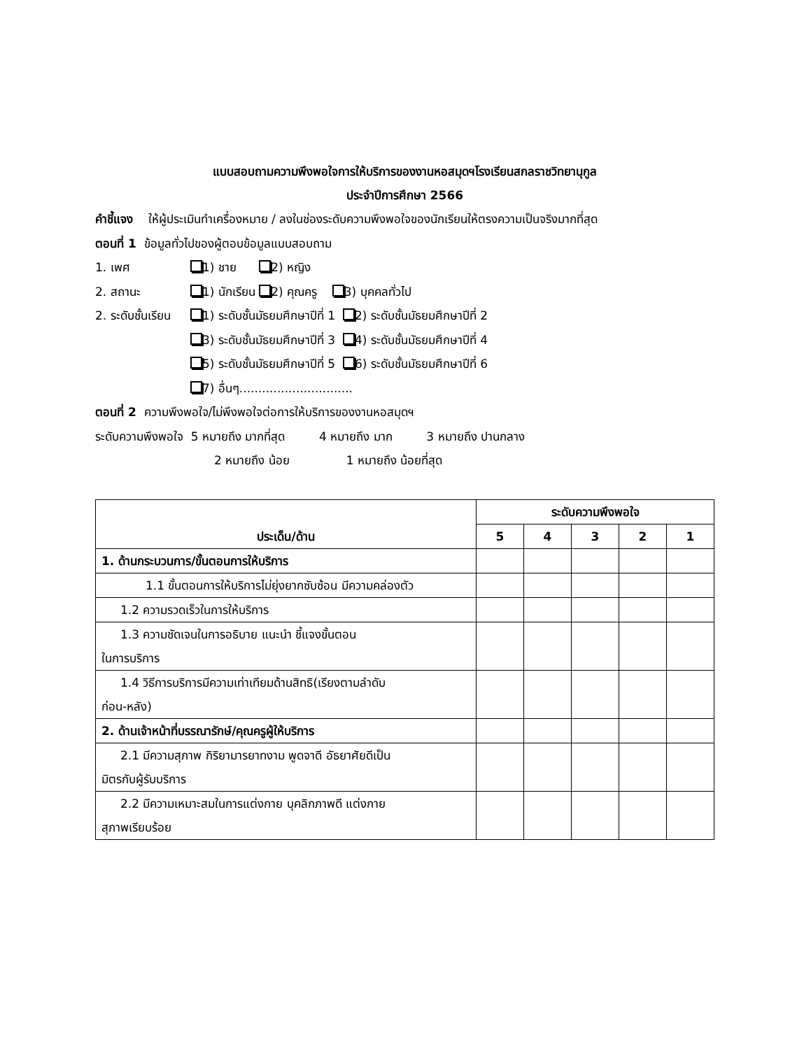แบบสอบถามความพึงพอใจการให้บริการของงานหอสมุดฯโรงเรียนสกลราชวิทยานุกูล
ประจำปีการศึกษา 2566
คำชี้แจง ให้ผู้ประเมินทำเครื่องหมาย / ลงในช่องระดับความพึงพอใจของนักเรียนให้ตรงความเป็นจริงมากที่สุด
ตอนที่ 1 ข้อมูลทั่วไปของผู้ตอบข้อมูลแบบสอบถาม
1. เพศ 1) ชาย 2) หญิง
2. สถานะ 1) นักเรียน 2) คุณครู 3) บุคคลทั่วไป
2. ระดับชั้นเรียน 1) ระดับชั้นมัธยมศึกษาปีที่ 1 2) ระดับชั้นมัธยมศึกษาปีที่ 2
3) ระดับชั้นมัธยมศึกษาปีที่ 3 4) ระดับชั้นมัธยมศึกษาปีที่ 4
5) ระดับชั้นมัธยมศึกษาปีที่ 5 6) ระดับชั้นมัธยมศึกษาปีที่ 6
7) อื่นๆ..............................
ตอนที่ 2 ความพึงพอใจ/ไม่พึงพอใจต่อการให้บริการของงานหอสมุดฯ
ระดับความพึงพอใจ 5 หมายถึง มากที่สุด 4 หมายถึง มาก 3 หมายถึง ปานกลาง
2 หมายถึง น้อย 1 หมายถึง น้อยที่สุด
| ประเด็น/ด้าน | ระดับความพึงพอใจ | | | | |
| --- | --- | --- | --- | --- | --- |
| | 5 | 4 | 3 | 2 | 1 |
| 1. ด้านกระบวนการ/ขั้นตอนการให้บริการ | | | | | |
| 1.1 ขั้นตอนการให้บริการไม่ยุ่งยากซับซ้อน มีความคล่องตัว | | | | | |
| 1.2 ความรวดเร็วในการให้บริการ | | | | | |
| 1.3 ความชัดเจนในการอธิบาย แนะนำ ชี้แจงขั้นตอน ในการบริการ | | | | | |
| 1.4 วิธีการบริการมีความเท่าเทียมด้านสิทธิ(เรียงตามลำดับ ก่อน-หลัง) | | | | | |
| 2. ด้านเจ้าหน้าที่บรรณารักษ์/คุณครูผู้ให้บริการ | | | | | |
| 2.1 มีความสุภาพ กิริยามารยาทงาม พูดจาดี อัธยาศัยดีเป็น มิตรกับผู้รับบริการ | | | | | |
| 2.2 มีความเหมาะสมในการแต่งกาย บุคลิกภาพดี แต่งกาย สุภาพเรียบร้อย | | | | | |